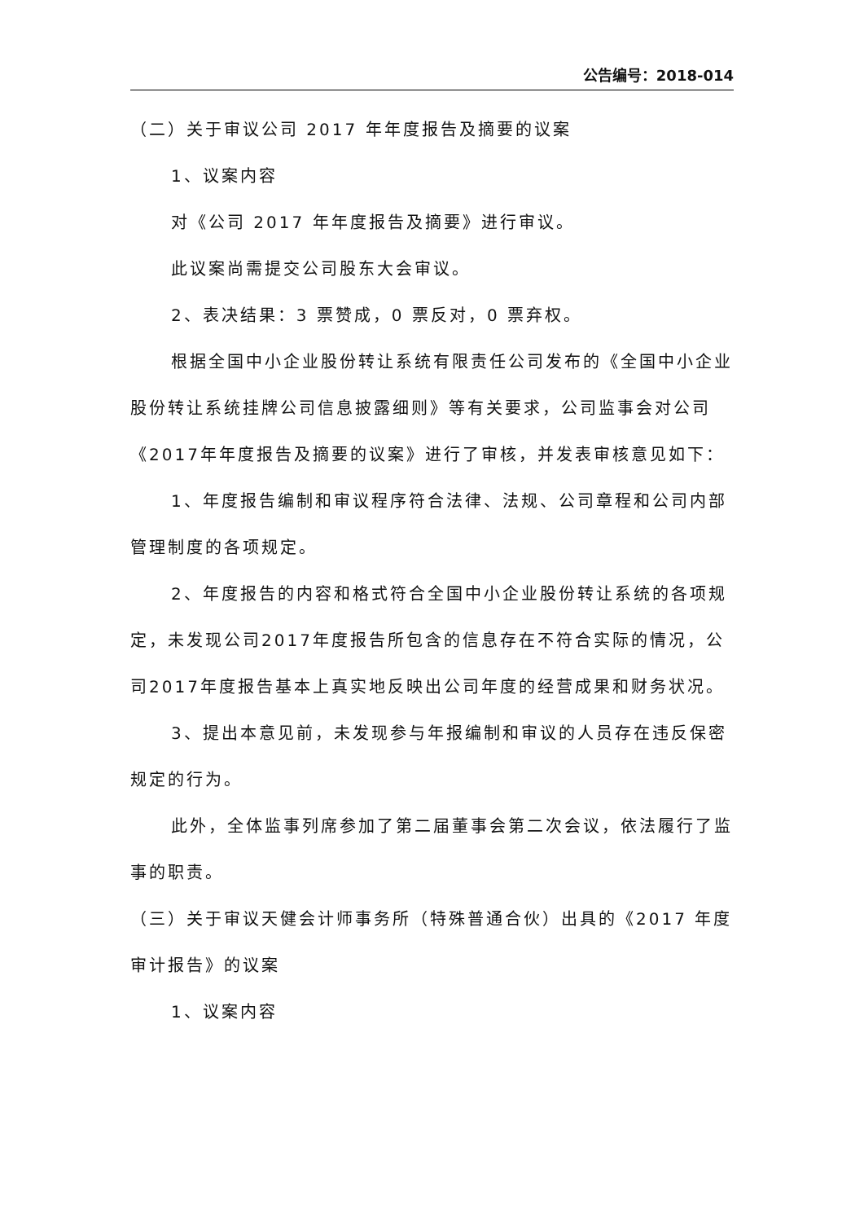公告编号：2018-014
（二）关于审议公司 2017 年年度报告及摘要的议案
1、议案内容
对《公司 2017 年年度报告及摘要》进行审议。
此议案尚需提交公司股东大会审议。
2、表决结果：3 票赞成，0 票反对，0 票弃权。
根据全国中小企业股份转让系统有限责任公司发布的《全国中小企业股份转让系统挂牌公司信息披露细则》等有关要求，公司监事会对公司《2017年年度报告及摘要的议案》进行了审核，并发表审核意见如下：
1、年度报告编制和审议程序符合法律、法规、公司章程和公司内部管理制度的各项规定。
2、年度报告的内容和格式符合全国中小企业股份转让系统的各项规定，未发现公司2017年度报告所包含的信息存在不符合实际的情况，公司2017年度报告基本上真实地反映出公司年度的经营成果和财务状况。
3、提出本意见前，未发现参与年报编制和审议的人员存在违反保密规定的行为。
此外，全体监事列席参加了第二届董事会第二次会议，依法履行了监事的职责。
（三）关于审议天健会计师事务所（特殊普通合伙）出具的《2017 年度审计报告》的议案
1、议案内容